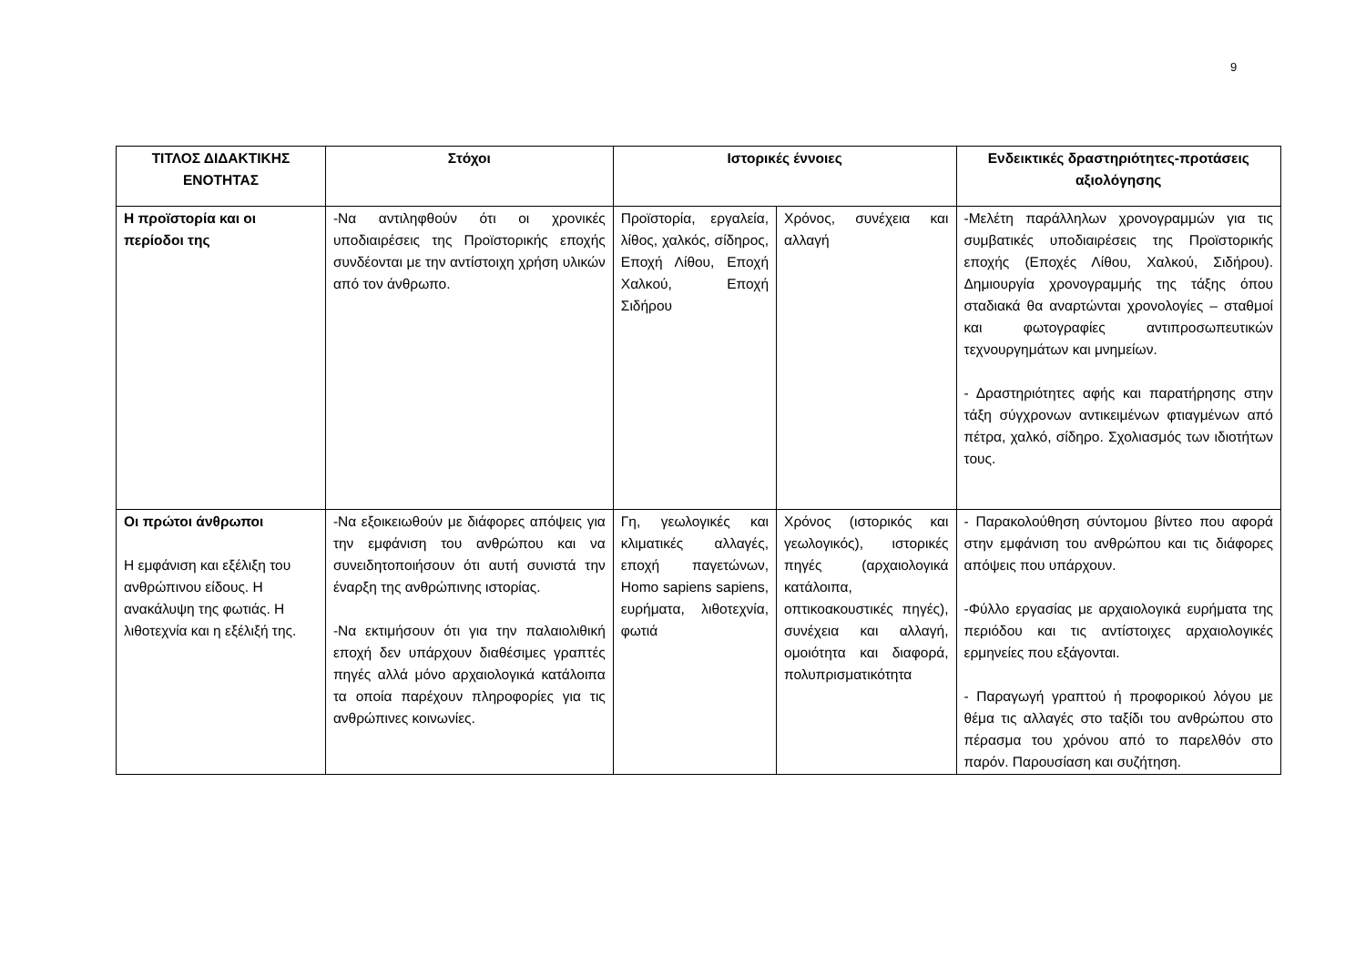9
| ΤΙΤΛΟΣ ΔΙΔΑΚΤΙΚΗΣ ΕΝΟΤΗΤΑΣ | Στόχοι | Ιστορικές έννοιες | | Ενδεικτικές δραστηριότητες-προτάσεις αξιολόγησης |
| --- | --- | --- | --- | --- |
| Η προϊστορία και οι περίοδοι της | -Να αντιληφθούν ότι οι χρονικές υποδιαιρέσεις της Προϊστορικής εποχής συνδέονται με την αντίστοιχη χρήση υλικών από τον άνθρωπο. | Προϊστορία, εργαλεία, λίθος, χαλκός, σίδηρος, Εποχή Λίθου, Εποχή Χαλκού, Εποχή Σιδήρου | Χρόνος, συνέχεια και αλλαγή | -Μελέτη παράλληλων χρονογραμμών για τις συμβατικές υποδιαιρέσεις της Προϊστορικής εποχής (Εποχές Λίθου, Χαλκού, Σιδήρου). Δημιουργία χρονογραμμής της τάξης όπου σταδιακά θα αναρτώνται χρονολογίες – σταθμοί και φωτογραφίες αντιπροσωπευτικών τεχνουργημάτων και μνημείων. - Δραστηριότητες αφής και παρατήρησης στην τάξη σύγχρονων αντικειμένων φτιαγμένων από πέτρα, χαλκό, σίδηρο. Σχολιασμός των ιδιοτήτων τους. |
| Οι πρώτοι άνθρωποι Η εμφάνιση και εξέλιξη του ανθρώπινου είδους. Η ανακάλυψη της φωτιάς. Η λιθοτεχνία και η εξέλιξή της. | -Να εξοικειωθούν με διάφορες απόψεις για την εμφάνιση του ανθρώπου και να συνειδητοποιήσουν ότι αυτή συνιστά την έναρξη της ανθρώπινης ιστορίας. -Να εκτιμήσουν ότι για την παλαιολιθική εποχή δεν υπάρχουν διαθέσιμες γραπτές πηγές αλλά μόνο αρχαιολογικά κατάλοιπα τα οποία παρέχουν πληροφορίες για τις ανθρώπινες κοινωνίες. | Γη, γεωλογικές και κλιματικές αλλαγές, εποχή παγετώνων, Homo sapiens sapiens, ευρήματα, λιθοτεχνία, φωτιά | Χρόνος (ιστορικός και γεωλογικός), ιστορικές πηγές (αρχαιολογικά κατάλοιπα, οπτικοακουστικές πηγές), συνέχεια και αλλαγή, ομοιότητα και διαφορά, πολυπρισματικότητα | - Παρακολούθηση σύντομου βίντεο που αφορά στην εμφάνιση του ανθρώπου και τις διάφορες απόψεις που υπάρχουν. -Φύλλο εργασίας με αρχαιολογικά ευρήματα της περιόδου και τις αντίστοιχες αρχαιολογικές ερμηνείες που εξάγονται. - Παραγωγή γραπτού ή προφορικού λόγου με θέμα τις αλλαγές στο ταξίδι του ανθρώπου στο πέρασμα του χρόνου από το παρελθόν στο παρόν. Παρουσίαση και συζήτηση. |